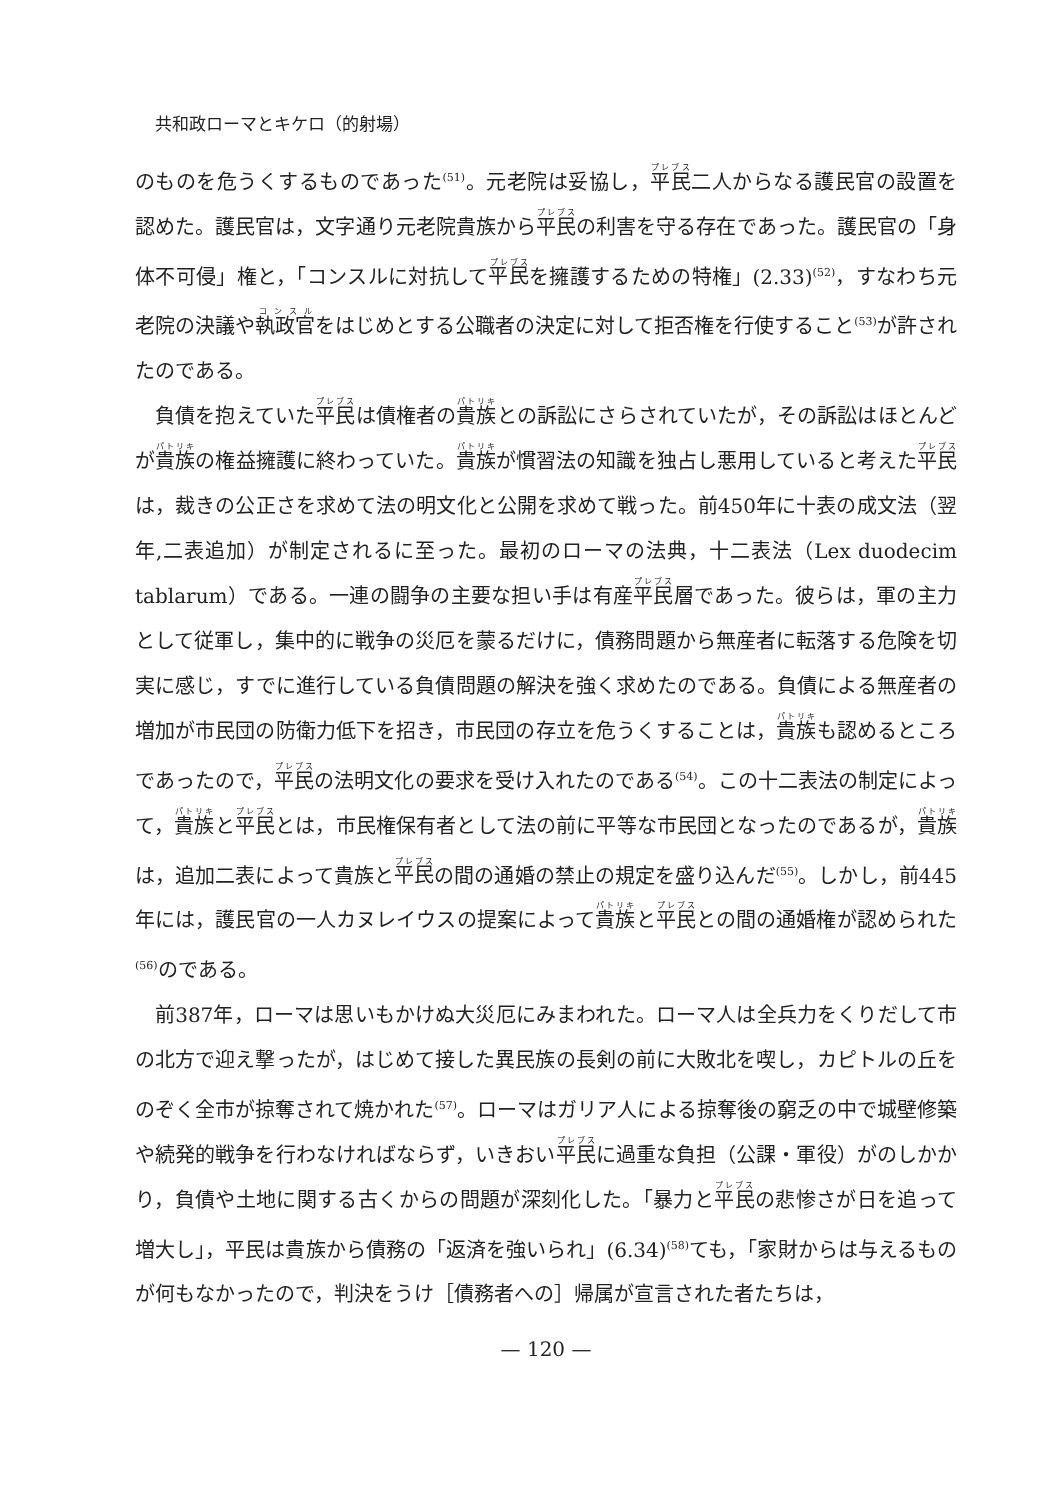共和政ローマとキケロ（的射場）
のものを危うくするものであった<sup>(51)</sup>。元老院は妥協し，平民二人からなる護民官の設置を認めた。護民官は，文字通り元老院貴族から平民の利害を守る存在であった。護民官の「身体不可侵」権と，「コンスルに対抗して平民を擁護するための特権」(2.33)<sup>(52)</sup>，すなわち元老院の決議や執政官をはじめとする公職者の決定に対して拒否権を行使すること<sup>(53)</sup>が許されたのである。
負債を抱えていた平民は債権者の貴族との訴訟にさらされていたが，その訴訟はほとんどが貴族の権益擁護に終わっていた。貴族が慣習法の知識を独占し悪用していると考えた平民は，裁きの公正さを求めて法の明文化と公開を求めて戦った。前450年に十表の成文法（翌年,二表追加）が制定されるに至った。最初のローマの法典，十二表法（Lex duodecim tablarum）である。一連の闘争の主要な担い手は有産平民層であった。彼らは，軍の主力として従軍し，集中的に戦争の災厄を蒙るだけに，債務問題から無産者に転落する危険を切実に感じ，すでに進行している負債問題の解決を強く求めたのである。負債による無産者の増加が市民団の防衛力低下を招き，市民団の存立を危うくすることは，貴族も認めるところであったので，平民の法明文化の要求を受け入れたのである<sup>(54)</sup>。この十二表法の制定によって，貴族と平民とは，市民権保有者として法の前に平等な市民団となったのであるが，貴族は，追加二表によって貴族と平民の間の通婚の禁止の規定を盛り込んだ<sup>(55)</sup>。しかし，前445年には，護民官の一人カヌレイウスの提案によって貴族と平民との間の通婚権が認められた<sup>(56)</sup>のである。
前387年，ローマは思いもかけぬ大災厄にみまわれた。ローマ人は全兵力をくりだして市の北方で迎え撃ったが，はじめて接した異民族の長剣の前に大敗北を喫し，カピトルの丘をのぞく全市が掠奪されて焼かれた<sup>(57)</sup>。ローマはガリア人による掠奪後の窮乏の中で城壁修築や続発的戦争を行わなければならず，いきおい平民に過重な負担（公課・軍役）がのしかかり，負債や土地に関する古くからの問題が深刻化した。「暴力と平民の悲惨さが日を追って増大し」，平民は貴族から債務の「返済を強いられ」(6.34)<sup>(58)</sup>ても，「家財からは与えるものが何もなかったので，判決をうけ［債務者への］帰属が宣言された者たちは，
— 120 —